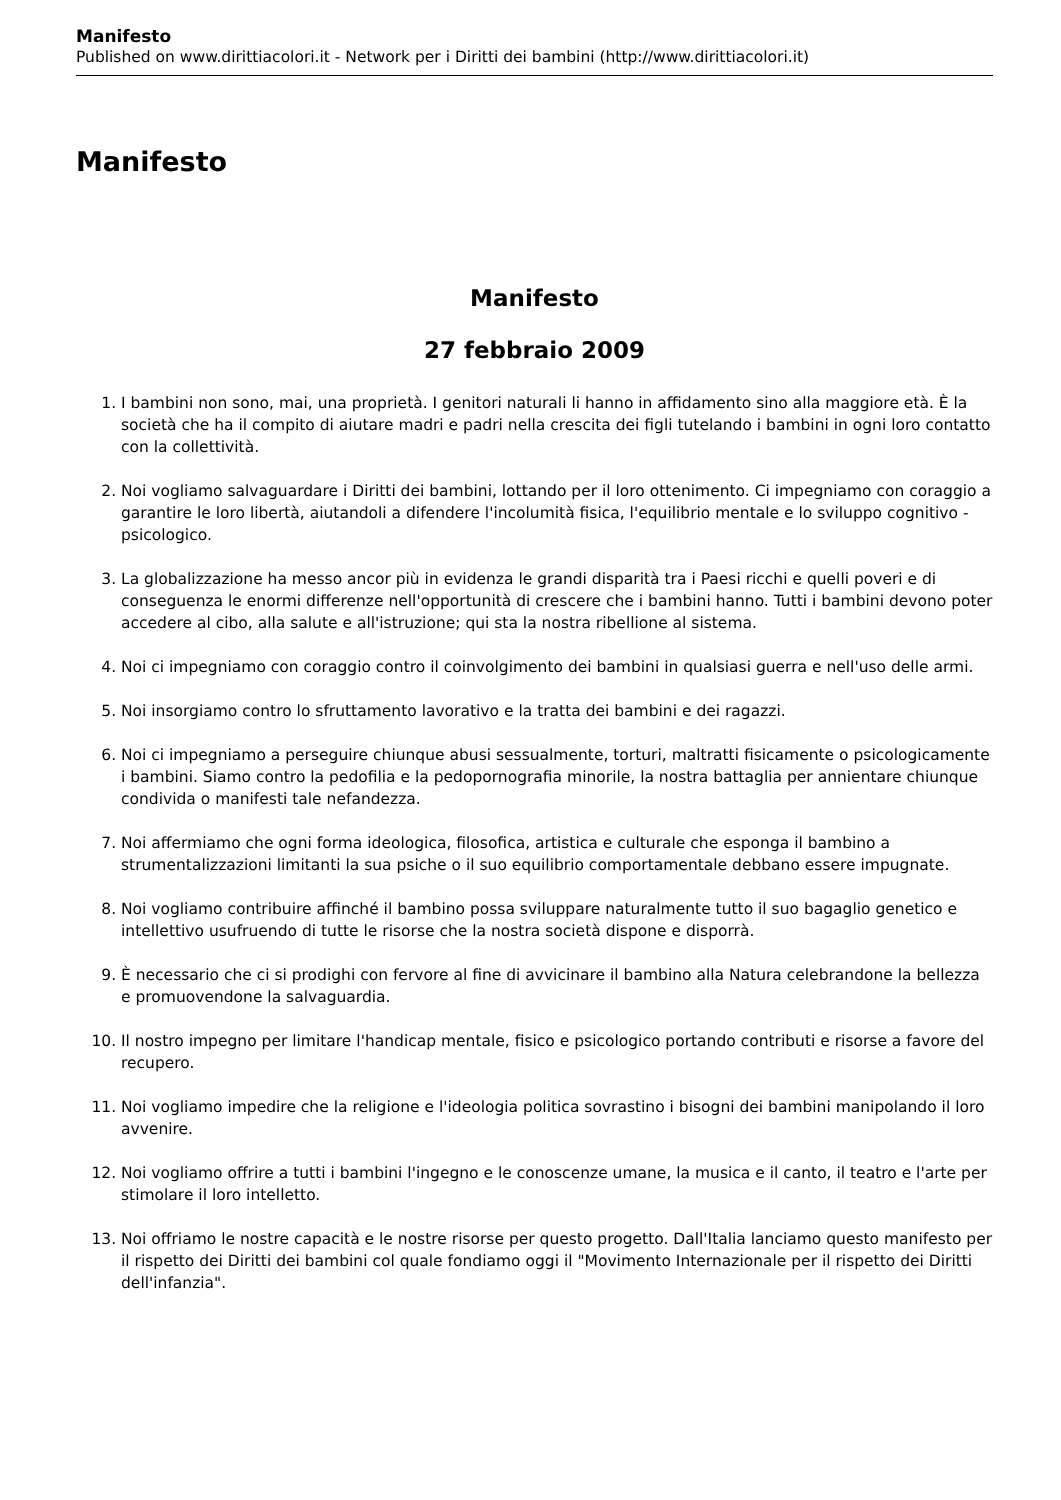Manifesto
Published on www.dirittiacolori.it - Network per i Diritti dei bambini (http://www.dirittiacolori.it)
Manifesto
Manifesto
27 febbraio 2009
1. I bambini non sono, mai, una proprietà. I genitori naturali li hanno in affidamento sino alla maggiore età. È la società che ha il compito di aiutare madri e padri nella crescita dei figli tutelando i bambini in ogni loro contatto con la collettività.
2. Noi vogliamo salvaguardare i Diritti dei bambini, lottando per il loro ottenimento. Ci impegniamo con coraggio a garantire le loro libertà, aiutandoli a difendere l'incolumità fisica, l'equilibrio mentale e lo sviluppo cognitivo - psicologico.
3. La globalizzazione ha messo ancor più in evidenza le grandi disparità tra i Paesi ricchi e quelli poveri e di conseguenza le enormi differenze nell'opportunità di crescere che i bambini hanno. Tutti i bambini devono poter accedere al cibo, alla salute e all'istruzione; qui sta la nostra ribellione al sistema.
4. Noi ci impegniamo con coraggio contro il coinvolgimento dei bambini in qualsiasi guerra e nell'uso delle armi.
5. Noi insorgiamo contro lo sfruttamento lavorativo e la tratta dei bambini e dei ragazzi.
6. Noi ci impegniamo a perseguire chiunque abusi sessualmente, torturi, maltratti fisicamente o psicologicamente i bambini. Siamo contro la pedofilia e la pedopornografia minorile, la nostra battaglia per annientare chiunque condivida o manifesti tale nefandezza.
7. Noi affermiamo che ogni forma ideologica, filosofica, artistica e culturale che esponga il bambino a strumentalizzazioni limitanti la sua psiche o il suo equilibrio comportamentale debbano essere impugnate.
8. Noi vogliamo contribuire affinché il bambino possa sviluppare naturalmente tutto il suo bagaglio genetico e intellettivo usufruendo di tutte le risorse che la nostra società dispone e disporrà.
9. È necessario che ci si prodighi con fervore al fine di avvicinare il bambino alla Natura celebrandone la bellezza e promuovendone la salvaguardia.
10. Il nostro impegno per limitare l'handicap mentale, fisico e psicologico portando contributi e risorse a favore del recupero.
11. Noi vogliamo impedire che la religione e l'ideologia politica sovrastino i bisogni dei bambini manipolando il loro avvenire.
12. Noi vogliamo offrire a tutti i bambini l'ingegno e le conoscenze umane, la musica e il canto, il teatro e l'arte per stimolare il loro intelletto.
13. Noi offriamo le nostre capacità e le nostre risorse per questo progetto. Dall'Italia lanciamo questo manifesto per il rispetto dei Diritti dei bambini col quale fondiamo oggi il "Movimento Internazionale per il rispetto dei Diritti dell'infanzia".